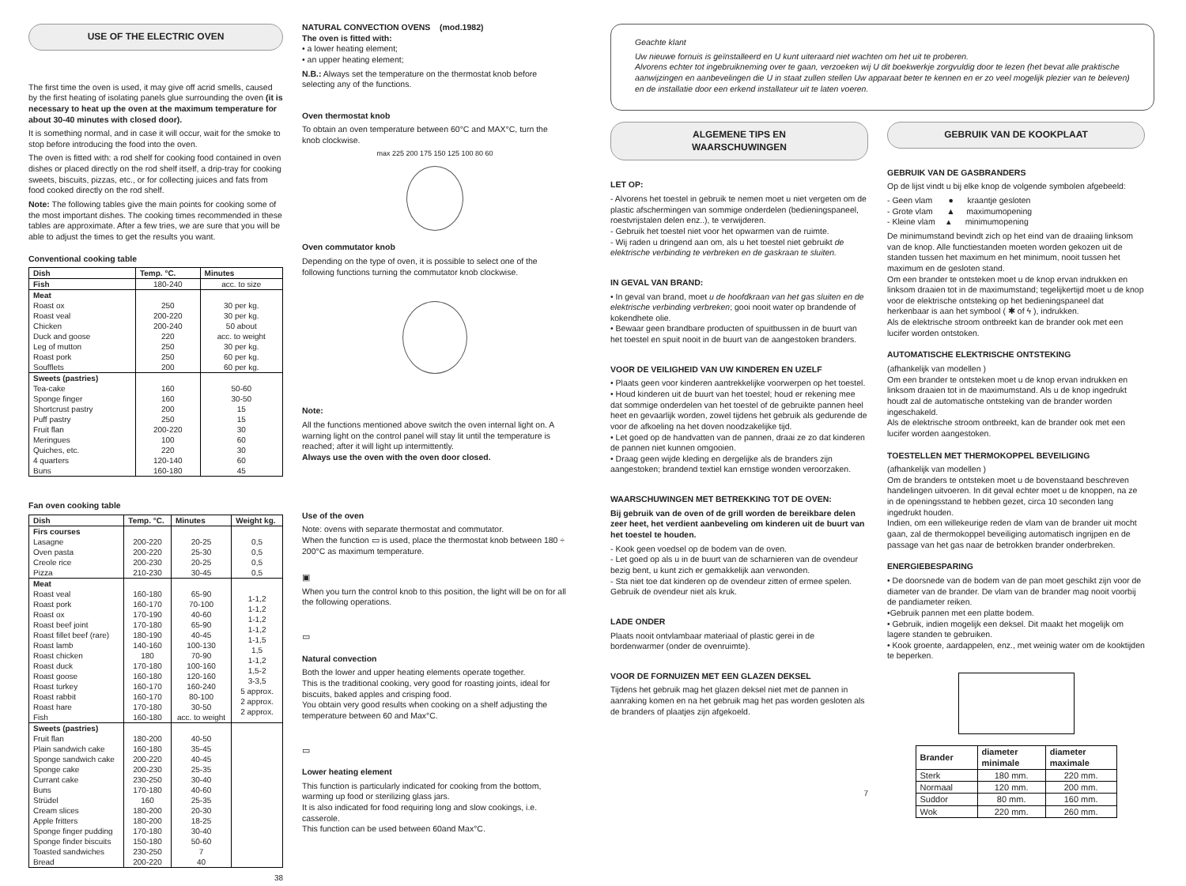USE OF THE ELECTRIC OVEN
The first time the oven is used, it may give off acrid smells, caused by the first heating of isolating panels glue surrounding the oven (it is necessary to heat up the oven at the maximum temperature for about 30-40 minutes with closed door).
It is something normal, and in case it will occur, wait for the smoke to stop before introducing the food into the oven.
The oven is fitted with: a rod shelf for cooking food contained in oven dishes or placed directly on the rod shelf itself, a drip-tray for cooking sweets, biscuits, pizzas, etc., or for collecting juices and fats from food cooked directly on the rod shelf.
Note: The following tables give the main points for cooking some of the most important dishes. The cooking times recommended in these tables are approximate. After a few tries, we are sure that you will be able to adjust the times to get the results you want.
Conventional cooking table
| Dish | Temp. °C. | Minutes |
| --- | --- | --- |
| Fish | 180-240 | acc. to size |
| Meat Roast ox Roast veal Chicken Duck and goose Leg of mutton Roast pork Soufflets | 250 200-220 200-240 220 250 250 200 | 30 per kg. 30 per kg. 50 about acc. to weight 30 per kg. 60 per kg. 60 per kg. |
| Sweets (pastries) Tea-cake Sponge finger Shortcrust pastry Puff pastry Fruit flan Meringues Quiches, etc. 4 quarters Buns | 160 160 200 250 200-220 100 220 120-140 160-180 | 50-60 30-50 15 15 30 60 30 60 45 |
Fan oven cooking table
| Dish | Temp. °C. | Minutes | Weight kg. |
| --- | --- | --- | --- |
| Firs courses Lasagne Oven pasta Creole rice Pizza | 200-220 200-220 200-230 210-230 | 20-25 25-30 20-25 30-45 | 0,5 0,5 0,5 0,5 |
| Meat Roast veal Roast pork Roast ox Roast beef joint Roast fillet beef (rare) Roast lamb Roast chicken Roast duck Roast goose Roast turkey Roast rabbit Roast hare Fish | 160-180 160-170 170-190 170-180 180-190 140-160 180 170-180 160-180 160-170 160-170 170-180 160-180 | 65-90 70-100 40-60 65-90 40-45 100-130 70-90 100-160 120-160 160-240 80-100 30-50 acc. to weight | 1-1,2 1-1,2 1-1,2 1-1,2 1-1,5 1,5 1-1,2 1,5-2 3-3,5 5 approx. 2 approx. 2 approx. |
| Sweets (pastries) Fruit flan Plain sandwich cake Sponge sandwich cake Sponge cake Currant cake Buns Strüdel Cream slices Apple fritters Sponge finger pudding Sponge finder biscuits Toasted sandwiches Bread | 180-200 160-180 200-220 200-230 230-250 170-180 160 180-200 180-200 170-180 150-180 230-250 200-220 | 40-50 35-45 40-45 25-35 30-40 40-60 25-35 20-30 18-25 30-40 50-60 7 40 | |
38
NATURAL CONVECTION OVENS (mod.1982)
The oven is fitted with:
• a lower heating element;
• an upper heating element;
N.B.: Always set the temperature on the thermostat knob before selecting any of the functions.
Oven thermostat knob
To obtain an oven temperature between 60°C and MAX°C, turn the knob clockwise.
max 225 200 175 150 125 100 80 60
Oven commutator knob
Depending on the type of oven, it is possible to select one of the following functions turning the commutator knob clockwise.
Note:
All the functions mentioned above switch the oven internal light on. A warning light on the control panel will stay lit until the temperature is reached; after it will light up intermittently.
Always use the oven with the oven door closed.
Use of the oven
Note: ovens with separate thermostat and commutator.
When the function ▭ is used, place the thermostat knob between 180 ÷ 200°C as maximum temperature.
▣
When you turn the control knob to this position, the light will be on for all the following operations.
▭
Natural convection
Both the lower and upper heating elements operate together.
This is the traditional cooking, very good for roasting joints, ideal for biscuits, baked apples and crisping food.
You obtain very good results when cooking on a shelf adjusting the temperature between 60 and Max°C.
▭
Lower heating element
This function is particularly indicated for cooking from the bottom, warming up food or sterilizing glass jars.
It is also indicated for food requiring long and slow cookings, i.e. casserole.
This function can be used between 60and Max°C.
Geachte klant
Uw nieuwe fornuis is geïnstalleerd en U kunt uiteraard niet wachten om het uit te proberen.
Alvorens echter tot ingebruikneming over te gaan, verzoeken wij U dit boekwerkje zorgvuldig door te lezen (het bevat alle praktische aanwijzingen en aanbevelingen die U in staat zullen stellen Uw apparaat beter te kennen en er zo veel mogelijk plezier van te beleven) en de installatie door een erkend installateur uit te laten voeren.
ALGEMENE TIPS EN
WAARSCHUWINGEN
LET OP:
- Alvorens het toestel in gebruik te nemen moet u niet vergeten om de plastic afschermingen van sommige onderdelen (bedieningspaneel, roestvrijstalen delen enz..), te verwijderen.
- Gebruik het toestel niet voor het opwarmen van de ruimte.
- Wij raden u dringend aan om, als u het toestel niet gebruikt de elektrische verbinding te verbreken en de gaskraan te sluiten.
IN GEVAL VAN BRAND:
• In geval van brand, moet u de hoofdkraan van het gas sluiten en de elektrische verbinding verbreken; gooi nooit water op brandende of kokendhete olie.
• Bewaar geen brandbare producten of spuitbussen in de buurt van het toestel en spuit nooit in de buurt van de aangestoken branders.
VOOR DE VEILIGHEID VAN UW KINDEREN EN UZELF
• Plaats geen voor kinderen aantrekkelijke voorwerpen op het toestel.
• Houd kinderen uit de buurt van het toestel; houd er rekening mee dat sommige onderdelen van het toestel of de gebruikte pannen heel heet en gevaarlijk worden, zowel tijdens het gebruik als gedurende de voor de afkoeling na het doven noodzakelijke tijd.
• Let goed op de handvatten van de pannen, draai ze zo dat kinderen de pannen niet kunnen omgooien.
• Draag geen wijde kleding en dergelijke als de branders zijn aangestoken; brandend textiel kan ernstige wonden veroorzaken.
WAARSCHUWINGEN MET BETREKKING TOT DE OVEN:
Bij gebruik van de oven of de grill worden de bereikbare delen zeer heet, het verdient aanbeveling om kinderen uit de buurt van het toestel te houden.
- Kook geen voedsel op de bodem van de oven.
- Let goed op als u in de buurt van de scharnieren van de ovendeur bezig bent, u kunt zich er gemakkelijk aan verwonden.
- Sta niet toe dat kinderen op de ovendeur zitten of ermee spelen. Gebruik de ovendeur niet als kruk.
LADE ONDER
Plaats nooit ontvlambaar materiaal of plastic gerei in de bordenwarmer (onder de ovenruimte).
VOOR DE FORNUIZEN MET EEN GLAZEN DEKSEL
Tijdens het gebruik mag het glazen deksel niet met de pannen in aanraking komen en na het gebruik mag het pas worden gesloten als de branders of plaatjes zijn afgekoeld.
7
GEBRUIK VAN DE KOOKPLAAT
GEBRUIK VAN DE GASBRANDERS
Op de lijst vindt u bij elke knop de volgende symbolen afgebeeld:
- Geen vlam ● kraantje gesloten
- Grote vlam ▲ maximumopening
- Kleine vlam ▴ minimumopening
De minimumstand bevindt zich op het eind van de draaiing linksom van de knop. Alle functiestanden moeten worden gekozen uit de standen tussen het maximum en het minimum, nooit tussen het maximum en de gesloten stand.
Om een brander te ontsteken moet u de knop ervan indrukken en linksom draaien tot in de maximumstand; tegelijkertijd moet u de knop voor de elektrische ontsteking op het bedieningspaneel dat herkenbaar is aan het symbool ( ✱ of ϟ ), indrukken.
Als de elektrische stroom ontbreekt kan de brander ook met een lucifer worden ontstoken.
AUTOMATISCHE ELEKTRISCHE ONTSTEKING
(afhankelijk van modellen )
Om een brander te ontsteken moet u de knop ervan indrukken en linksom draaien tot in de maximumstand. Als u de knop ingedrukt houdt zal de automatische ontsteking van de brander worden ingeschakeld.
Als de elektrische stroom ontbreekt, kan de brander ook met een lucifer worden aangestoken.
TOESTELLEN MET THERMOKOPPEL BEVEILIGING
(afhankelijk van modellen )
Om de branders te ontsteken moet u de bovenstaand beschreven handelingen uitvoeren. In dit geval echter moet u de knoppen, na ze in de openingsstand te hebben gezet, circa 10 seconden lang ingedrukt houden.
Indien, om een willekeurige reden de vlam van de brander uit mocht gaan, zal de thermokoppel beveiliging automatisch ingrijpen en de passage van het gas naar de betrokken brander onderbreken.
ENERGIEBESPARING
• De doorsnede van de bodem van de pan moet geschikt zijn voor de diameter van de brander. De vlam van de brander mag nooit voorbij de pandiameter reiken.
•Gebruik pannen met een platte bodem.
• Gebruik, indien mogelijk een deksel. Dit maakt het mogelijk om lagere standen te gebruiken.
• Kook groente, aardappelen, enz., met weinig water om de kooktijden te beperken.
| Brander | diameter minimale | diameter maximale |
| --- | --- | --- |
| Sterk | 180 mm. | 220 mm. |
| Normaal | 120 mm. | 200 mm. |
| Suddor | 80 mm. | 160 mm. |
| Wok | 220 mm. | 260 mm. |